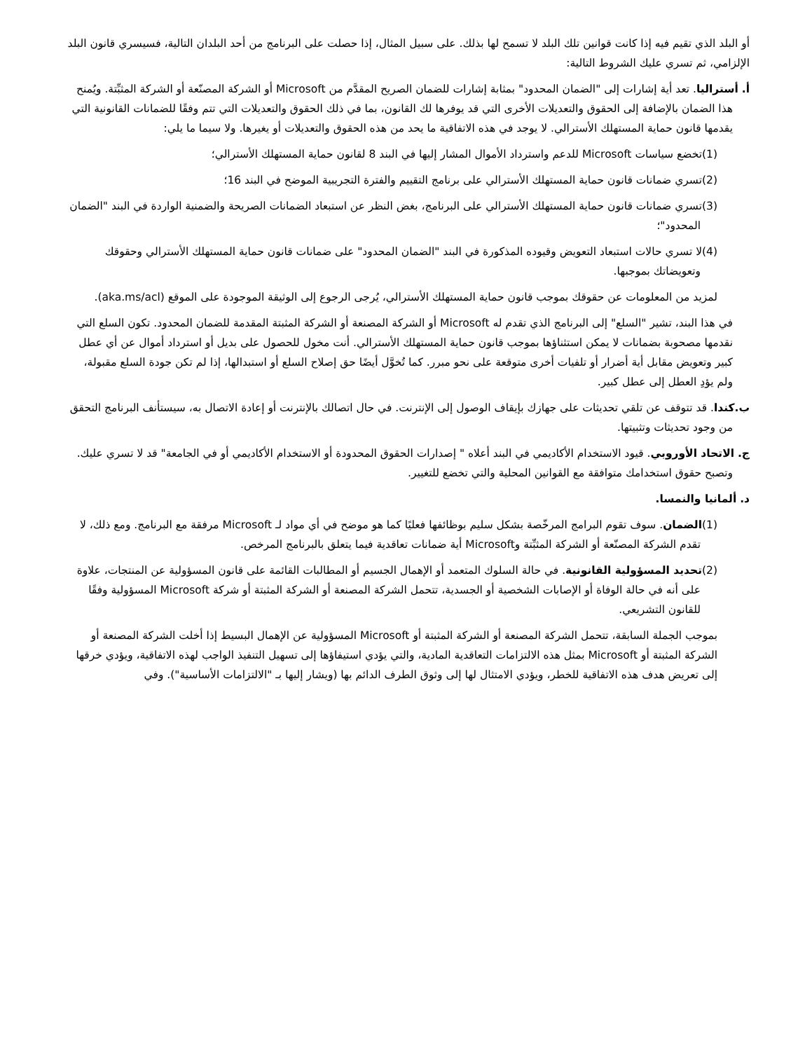أو البلد الذي تقيم فيه إذا كانت قوانين تلك البلد لا تسمح لها بذلك. على سبيل المثال، إذا حصلت على البرنامج من أحد البلدان التالية، فسيسري قانون البلد الإلزامي، ثم تسري عليك الشروط التالية:
أ. أستراليا. تعد أية إشارات إلى "الضمان المحدود" بمثابة إشارات للضمان الصريح المقدَّم من Microsoft أو الشركة المصنّعة أو الشركة المثبِّتة. ويُمنح هذا الضمان بالإضافة إلى الحقوق والتعديلات الأخرى التي قد يوفرها لك القانون، بما في ذلك الحقوق والتعديلات التي تتم وفقًا للضمانات القانونية التي يقدمها قانون حماية المستهلك الأسترالي. لا يوجد في هذه الاتفاقية ما يحد من هذه الحقوق والتعديلات أو يغيرها. ولا سيما ما يلي:
(1)تخضع سياسات Microsoft للدعم واسترداد الأموال المشار إليها في البند 8 لقانون حماية المستهلك الأسترالي؛
(2)تسري ضمانات قانون حماية المستهلك الأسترالي على برنامج التقييم والفترة التجريبية الموضح في البند 16؛
(3)تسري ضمانات قانون حماية المستهلك الأسترالي على البرنامج، بغض النظر عن استبعاد الضمانات الصريحة والضمنية الواردة في البند "الضمان المحدود"؛
(4)لا تسري حالات استبعاد التعويض وقيوده المذكورة في البند "الضمان المحدود" على ضمانات قانون حماية المستهلك الأسترالي وحقوقك وتعويضاتك بموجبها.
لمزيد من المعلومات عن حقوقك بموجب قانون حماية المستهلك الأسترالي، يُرجى الرجوع إلى الوثيقة الموجودة على الموقع (aka.ms/acl).
في هذا البند، تشير "السلع" إلى البرنامج الذي تقدم له Microsoft أو الشركة المصنعة أو الشركة المثبتة المقدمة للضمان المحدود. تكون السلع التي نقدمها مصحوبة بضمانات لا يمكن استثناؤها بموجب قانون حماية المستهلك الأسترالي. أنت مخول للحصول على بديل أو استرداد أموال عن أي عطل كبير وتعويض مقابل أية أضرار أو تلفيات أخرى متوقعة على نحو مبرر. كما تُخوَّل أيضًا حق إصلاح السلع أو استبدالها، إذا لم تكن جودة السلع مقبولة، ولم يؤدِ العطل إلى عطل كبير.
ب.كندا. قد تتوقف عن تلقي تحديثات على جهازك بإيقاف الوصول إلى الإنترنت. في حال اتصالك بالإنترنت أو إعادة الاتصال به، سيستأنف البرنامج التحقق من وجود تحديثات وتثبيتها.
ج. الاتحاد الأوروبي. قيود الاستخدام الأكاديمي في البند أعلاه " إصدارات الحقوق المحدودة أو الاستخدام الأكاديمي أو في الجامعة" قد لا تسري عليك. وتصبح حقوق استخدامك متوافقة مع القوانين المحلية والتي تخضع للتغيير.
د. ألمانيا والنمسا.
(1)الضمان. سوف تقوم البرامج المرخّصة بشكل سليم بوظائفها فعليًا كما هو موضح في أي مواد لـ Microsoft مرفقة مع البرنامج. ومع ذلك، لا تقدم الشركة المصنّعة أو الشركة المثبِّتة وMicrosoft أية ضمانات تعاقدية فيما يتعلق بالبرنامج المرخص.
(2)تحديد المسؤولية القانونية. في حالة السلوك المتعمد أو الإهمال الجسيم أو المطالبات القائمة على قانون المسؤولية عن المنتجات، علاوة على أنه في حالة الوفاة أو الإصابات الشخصية أو الجسدية، تتحمل الشركة المصنعة أو الشركة المثبتة أو شركة Microsoft المسؤولية وفقًا للقانون التشريعي.
بموجب الجملة السابقة، تتحمل الشركة المصنعة أو الشركة المثبتة أو Microsoft المسؤولية عن الإهمال البسيط إذا أخلت الشركة المصنعة أو الشركة المثبتة أو Microsoft بمثل هذه الالتزامات التعاقدية المادية، والتي يؤدي استيفاؤها إلى تسهيل التنفيذ الواجب لهذه الاتفاقية، ويؤدي خرقها إلى تعريض هدف هذه الاتفاقية للخطر، ويؤدي الامتثال لها إلى وثوق الطرف الدائم بها (ويشار إليها بـ "الالتزامات الأساسية"). وفي